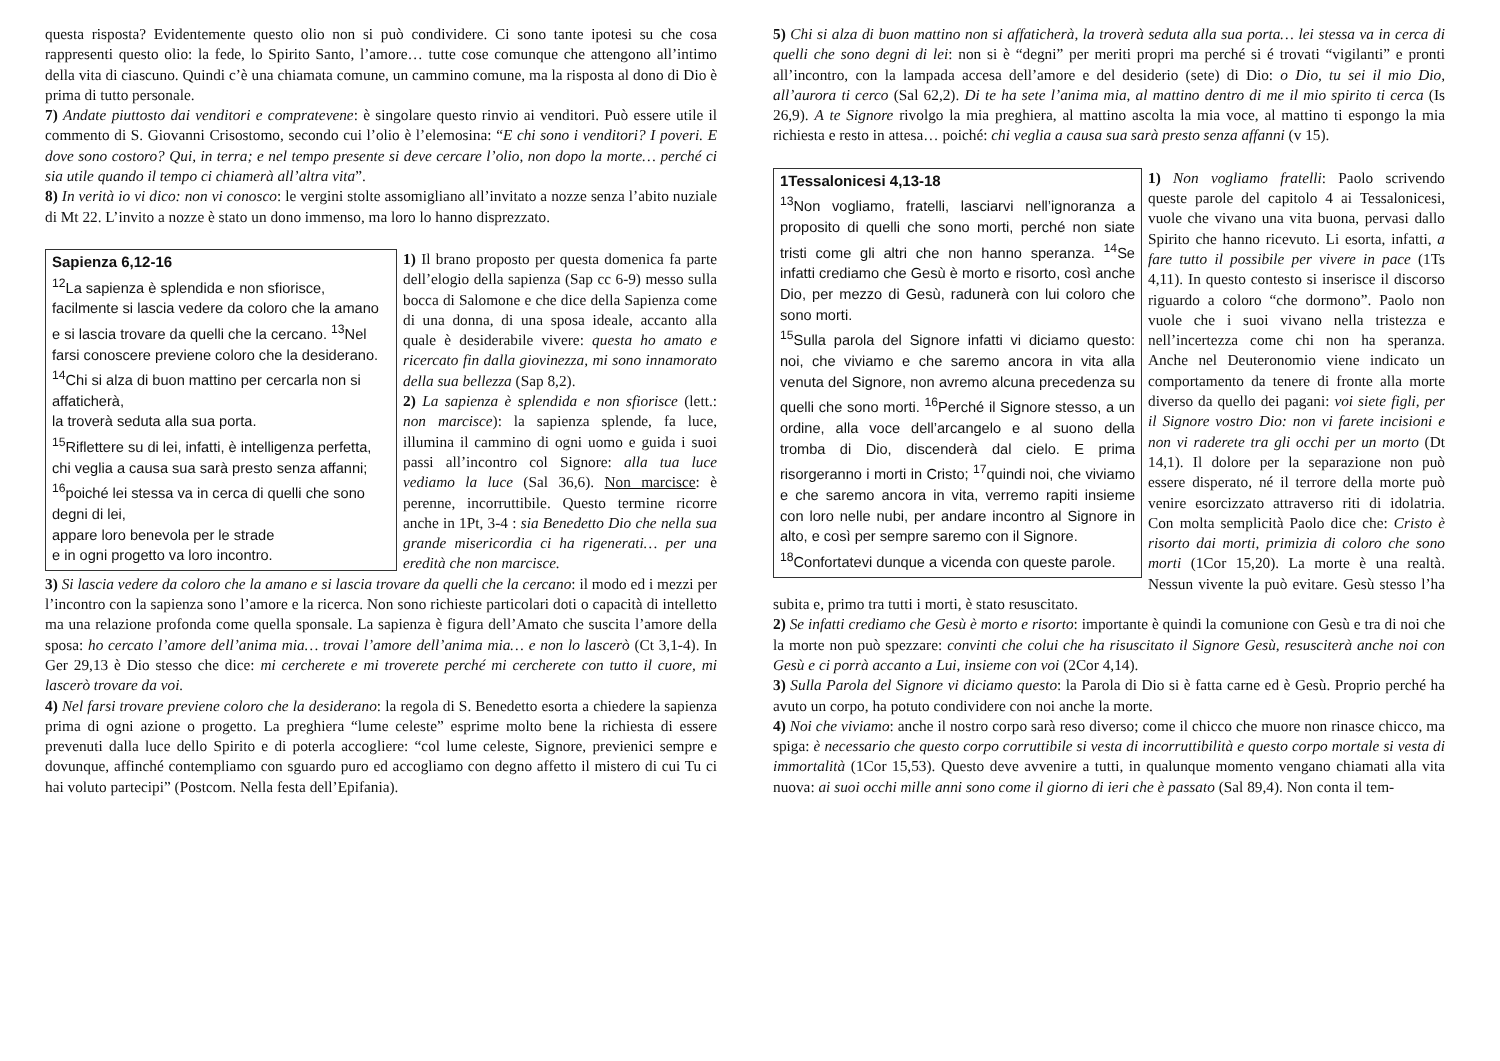questa risposta? Evidentemente questo olio non si può condividere. Ci sono tante ipotesi su che cosa rappresenti questo olio: la fede, lo Spirito Santo, l’amore… tutte cose comunque che attengono all’intimo della vita di ciascuno. Quindi c’è una chiamata comune, un cammino comune, ma la risposta al dono di Dio è prima di tutto personale.
7) Andate piuttosto dai venditori e compratevene: è singolare questo rinvio ai venditori. Può essere utile il commento di S. Giovanni Crisostomo, secondo cui l’olio è l’elemosina: “E chi sono i venditori? I poveri. E dove sono costoro? Qui, in terra; e nel tempo presente si deve cercare l’olio, non dopo la morte… perché ci sia utile quando il tempo ci chiamerà all’altra vita”.
8) In verità io vi dico: non vi conosco: le vergini stolte assomigliano all’invitato a nozze senza l’abito nuziale di Mt 22. L’invito a nozze è stato un dono immenso, ma loro lo hanno disprezzato.
Sapienza 6,12-16
<sup>12</sup> La sapienza è splendida e non sfiorisce, facilmente si lascia vedere da coloro che la amano
e si lascia trovare da quelli che la cercano. <sup>13</sup>Nel farsi conoscere previene coloro che la desiderano.
<sup>14</sup> Chi si alza di buon mattino per cercarla non si affaticherà,
la troverà seduta alla sua porta.
<sup>15</sup> Riflettere su di lei, infatti, è intelligenza perfetta,
chi veglia a causa sua sarà presto senza affanni;
<sup>16</sup> poiché lei stessa va in cerca di quelli che sono degni di lei,
appare loro benevola per le strade
e in ogni progetto va loro incontro.
1) Il brano proposto per questa domenica fa parte dell’elogio della sapienza (Sap cc 6-9) messo sulla bocca di Salomone e che dice della Sapienza come di una donna, di una sposa ideale, accanto alla quale è desiderabile vivere: questa ho amato e ricercato fin dalla giovinezza, mi sono innamorato della sua bellezza (Sap 8,2).
2) La sapienza è splendida e non sfiorisce (lett.: non marcisce): la sapienza splende, fa luce, illumina il cammino di ogni uomo e guida i suoi passi all’incontro col Signore: alla tua luce vediamo la luce (Sal 36,6). Non marcisce: è perenne, incorruttibile. Questo termine ricorre anche in 1Pt, 3-4 : sia Benedetto Dio che nella sua grande misericordia ci ha rigenerati… per una eredità che non marcisce.
3) Si lascia vedere da coloro che la amano e si lascia trovare da quelli che la cercano: il modo ed i mezzi per l’incontro con la sapienza sono l’amore e la ricerca. Non sono richieste particolari doti o capacità di intelletto ma una relazione profonda come quella sponsale. La sapienza è figura dell’Amato che suscita l’amore della sposa: ho cercato l’amore dell’anima mia… trovai l’amore dell’anima mia… e non lo lascerò (Ct 3,1-4). In Ger 29,13 è Dio stesso che dice: mi cercherete e mi troverete perché mi cercherete con tutto il cuore, mi lascerò trovare da voi.
4) Nel farsi trovare previene coloro che la desiderano: la regola di S. Benedetto esorta a chiedere la sapienza prima di ogni azione o progetto. La preghiera “lume celeste” esprime molto bene la richiesta di essere prevenuti dalla luce dello Spirito e di poterla accogliere: “col lume celeste, Signore, previenici sempre e dovunque, affinché contempliamo con sguardo puro ed accogliamo con degno affetto il mistero di cui Tu ci hai voluto partecipi” (Postcom. Nella festa dell’Epifania).
5) Chi si alza di buon mattino non si affaticherà, la troverà seduta alla sua porta… lei stessa va in cerca di quelli che sono degni di lei: non si è “degni” per meriti propri ma perché si é trovati “vigilanti” e pronti all’incontro, con la lampada accesa dell’amore e del desiderio (sete) di Dio: o Dio, tu sei il mio Dio, all’aurora ti cerco (Sal 62,2). Di te ha sete l’anima mia, al mattino dentro di me il mio spirito ti cerca (Is 26,9). A te Signore rivolgo la mia preghiera, al mattino ascolta la mia voce, al mattino ti espongo la mia richiesta e resto in attesa… poiché: chi veglia a causa sua sarà presto senza affanni (v 15).
1Tessalonicesi 4,13-18
<sup>13</sup> Non vogliamo, fratelli, lasciarvi nell’ignoranza a proposito di quelli che sono morti, perché non siate tristi come gli altri che non hanno speranza. <sup>14</sup>Se infatti crediamo che Gesù è morto e risorto, così anche Dio, per mezzo di Gesù, radunerà con lui coloro che sono morti.
<sup>15</sup> Sulla parola del Signore infatti vi diciamo questo: noi, che viviamo e che saremo ancora in vita alla venuta del Signore, non avremo alcuna precedenza su quelli che sono morti. <sup>16</sup>Perché il Signore stesso, a un ordine, alla voce dell’arcangelo e al suono della tromba di Dio, discenderà dal cielo. E prima risorgeranno i morti in Cristo; <sup>17</sup>quindi noi, che viviamo e che saremo ancora in vita, verremo rapiti insieme con loro nelle nubi, per andare incontro al Signore in alto, e così per sempre saremo con il Signore.
<sup>18</sup> Confortatevi dunque a vicenda con queste parole.
1) Non vogliamo fratelli: Paolo scrivendo queste parole del capitolo 4 ai Tessalonicesi, vuole che vivano una vita buona, pervasi dallo Spirito che hanno ricevuto. Li esorta, infatti, a fare tutto il possibile per vivere in pace (1Ts 4,11). In questo contesto si inserisce il discorso riguardo a coloro “che dormono”. Paolo non vuole che i suoi vivano nella tristezza e nell’incertezza come chi non ha speranza. Anche nel Deuteronomio viene indicato un comportamento da tenere di fronte alla morte diverso da quello dei pagani: voi siete figli, per il Signore vostro Dio: non vi farete incisioni e non vi raderete tra gli occhi per un morto (Dt 14,1). Il dolore per la separazione non può essere disperato, né il terrore della morte può venire esorcizzato attraverso riti di idolatria. Con molta semplicità Paolo dice che: Cristo è risorto dai morti, primizia di coloro che sono morti (1Cor 15,20). La morte è una realtà. Nessun vivente la può evitare. Gesù stesso l’ha subita e, primo tra tutti i morti, è stato resuscitato.
2) Se infatti crediamo che Gesù è morto e risorto: importante è quindi la comunione con Gesù e tra di noi che la morte non può spezzare: convinti che colui che ha risuscitato il Signore Gesù, resusciterà anche noi con Gesù e ci porrà accanto a Lui, insieme con voi (2Cor 4,14).
3) Sulla Parola del Signore vi diciamo questo: la Parola di Dio si è fatta carne ed è Gesù. Proprio perché ha avuto un corpo, ha potuto condividere con noi anche la morte.
4) Noi che viviamo: anche il nostro corpo sarà reso diverso; come il chicco che muore non rinasce chicco, ma spiga: è necessario che questo corpo corruttibile si vesta di incorruttibilità e questo corpo mortale si vesta di immortalità (1Cor 15,53). Questo deve avvenire a tutti, in qualunque momento vengano chiamati alla vita nuova: ai suoi occhi mille anni sono come il giorno di ieri che è passato (Sal 89,4). Non conta il tem-